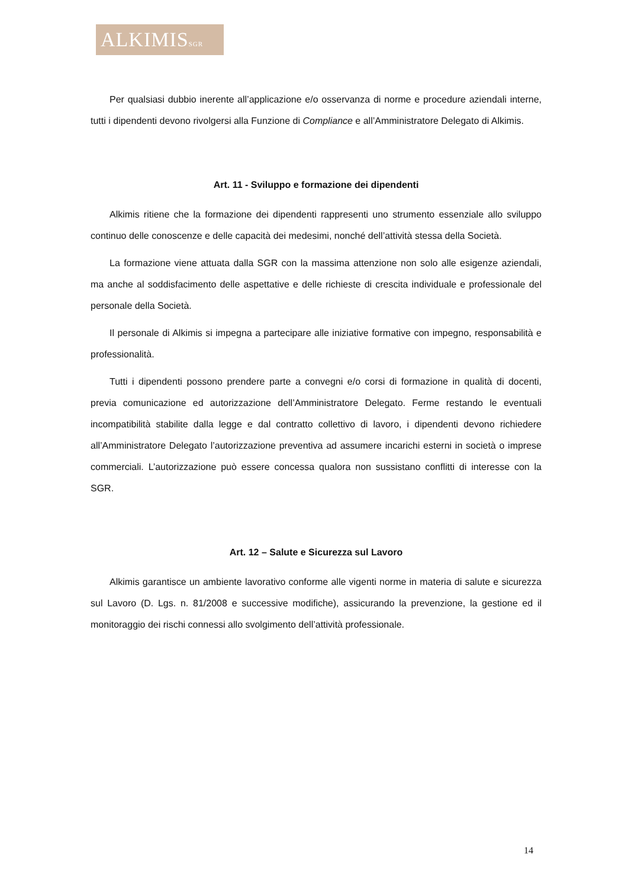ALKIMISSGR
Per qualsiasi dubbio inerente all’applicazione e/o osservanza di norme e procedure aziendali interne, tutti i dipendenti devono rivolgersi alla Funzione di Compliance e all’Amministratore Delegato di Alkimis.
Art. 11 - Sviluppo e formazione dei dipendenti
Alkimis ritiene che la formazione dei dipendenti rappresenti uno strumento essenziale allo sviluppo continuo delle conoscenze e delle capacità dei medesimi, nonché dell’attività stessa della Società.
La formazione viene attuata dalla SGR con la massima attenzione non solo alle esigenze aziendali, ma anche al soddisfacimento delle aspettative e delle richieste di crescita individuale e professionale del personale della Società.
Il personale di Alkimis si impegna a partecipare alle iniziative formative con impegno, responsabilità e professionalità.
Tutti i dipendenti possono prendere parte a convegni e/o corsi di formazione in qualità di docenti, previa comunicazione ed autorizzazione dell’Amministratore Delegato. Ferme restando le eventuali incompatibilità stabilite dalla legge e dal contratto collettivo di lavoro, i dipendenti devono richiedere all’Amministratore Delegato l’autorizzazione preventiva ad assumere incarichi esterni in società o imprese commerciali. L’autorizzazione può essere concessa qualora non sussistano conflitti di interesse con la SGR.
Art. 12 – Salute e Sicurezza sul Lavoro
Alkimis garantisce un ambiente lavorativo conforme alle vigenti norme in materia di salute e sicurezza sul Lavoro (D. Lgs. n. 81/2008 e successive modifiche), assicurando la prevenzione, la gestione ed il monitoraggio dei rischi connessi allo svolgimento dell’attività professionale.
14